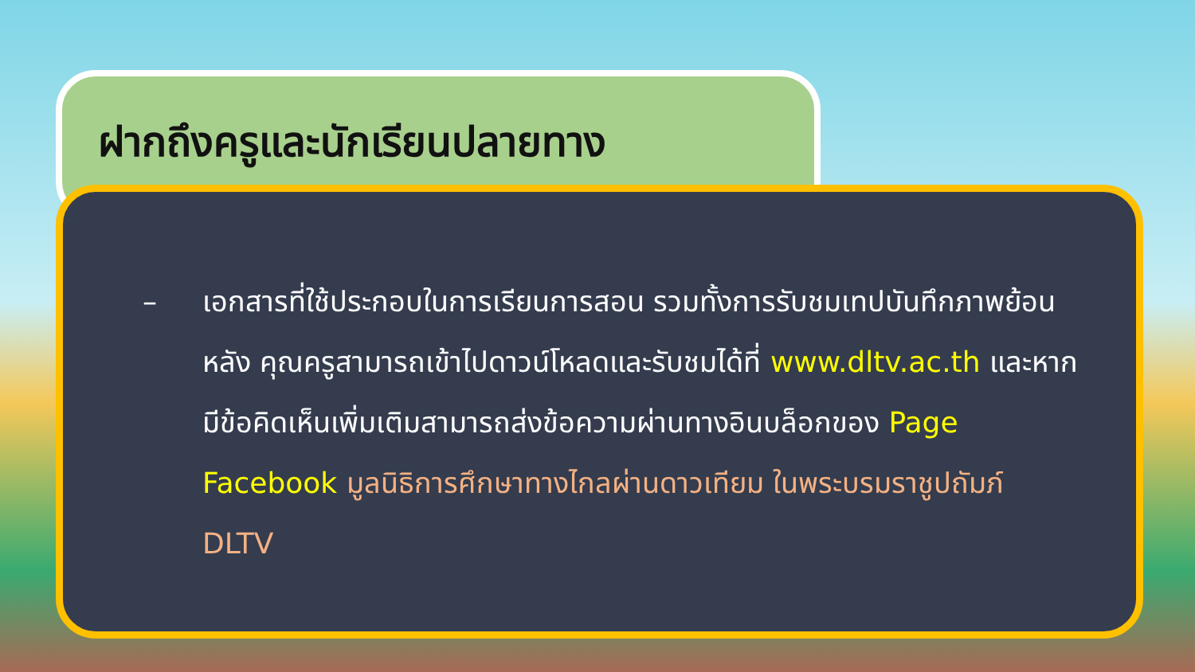ฝากถึงครูและนักเรียนปลายทาง
– เอกสารที่ใช้ประกอบในการเรียนการสอน รวมทั้งการรับชมเทปบันทึกภาพย้อนหลัง คุณครูสามารถเข้าไปดาวน์โหลดและรับชมได้ที่ www.dltv.ac.th และหากมีข้อคิดเห็นเพิ่มเติมสามารถส่งข้อความผ่านทางอินบล็อกของ Page Facebook มูลนิธิการศึกษาทางไกลผ่านดาวเทียม ในพระบรมราชูปถัมภ์ DLTV